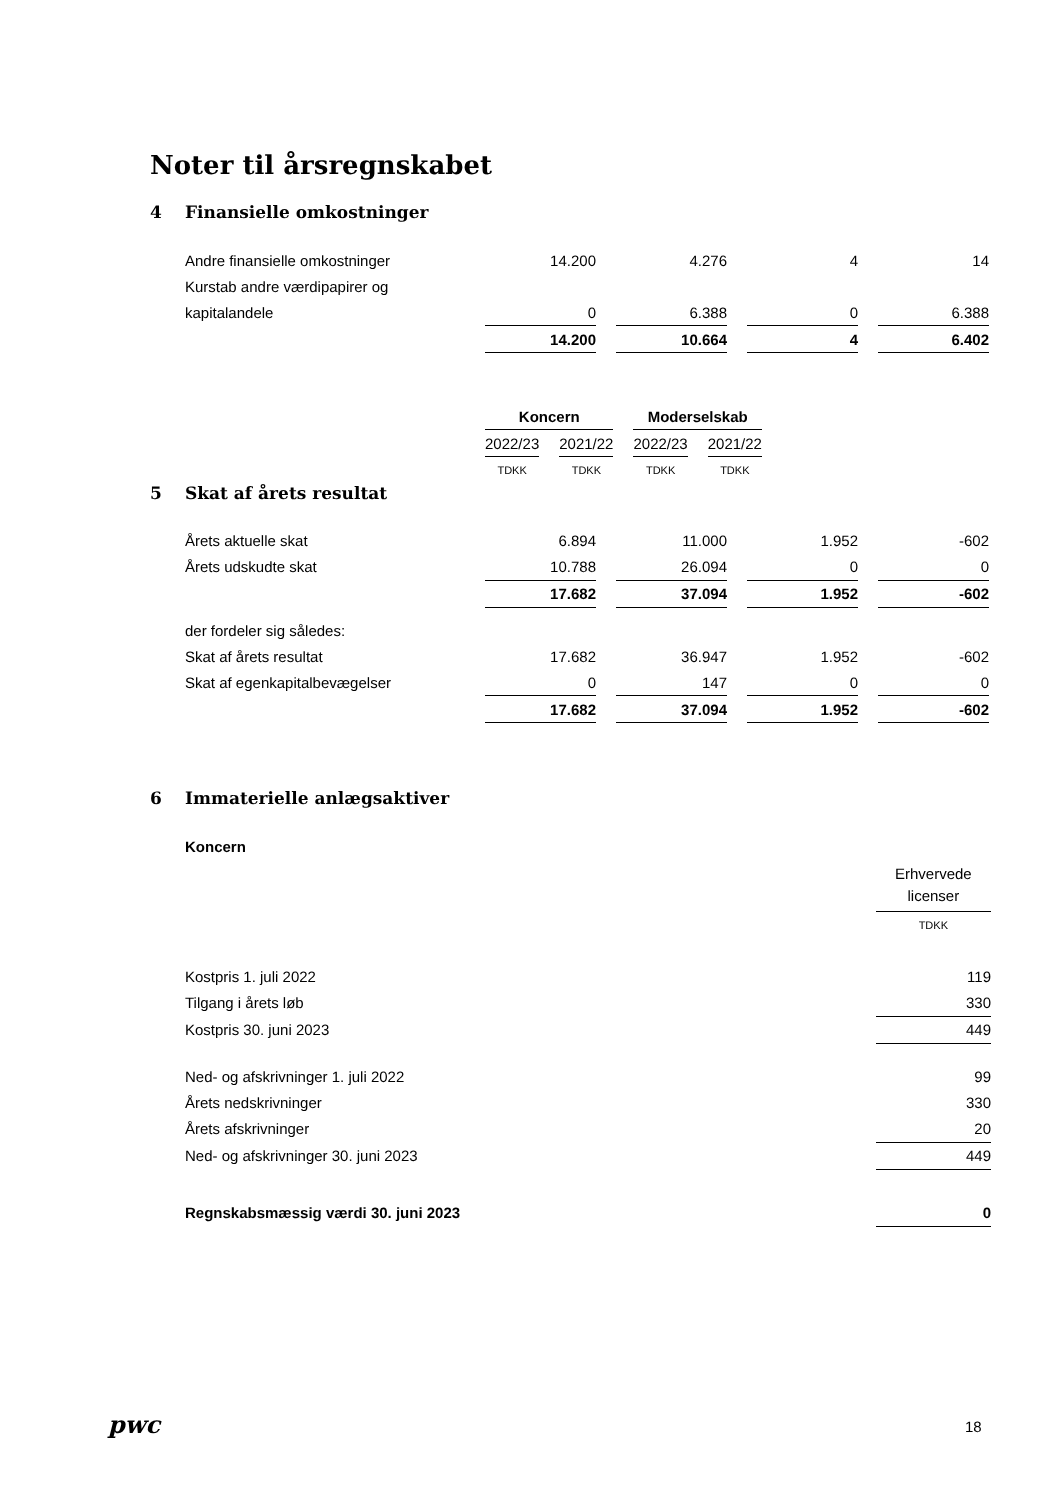Noter til årsregnskabet
4 Finansielle omkostninger
| Andre finansielle omkostninger | 14.200 | | 4.276 | | 4 | | 14 |
| Kurstab andre værdipapirer og | | | | | | | |
| kapitalandele | 0 | | 6.388 | | 0 | | 6.388 |
| | 14.200 | | 10.664 | | 4 | | 6.402 |
| | Koncern | | | | Moderselskab | | |
| | 2022/23 | | 2021/22 | | 2022/23 | | 2021/22 |
| | TDKK | | TDKK | | TDKK | | TDKK |
5 Skat af årets resultat
| Årets aktuelle skat | 6.894 | | 11.000 | | 1.952 | | -602 |
| Årets udskudte skat | 10.788 | | 26.094 | | 0 | | 0 |
| | 17.682 | | 37.094 | | 1.952 | | -602 |
| der fordeler sig således: | | | | | | | |
| Skat af årets resultat | 17.682 | | 36.947 | | 1.952 | | -602 |
| Skat af egenkapitalbevægelser | 0 | | 147 | | 0 | | 0 |
| | 17.682 | | 37.094 | | 1.952 | | -602 |
6 Immaterielle anlægsaktiver
| Koncern | |
| | Erhvervede licenser |
| | TDKK |
| Kostpris 1. juli 2022 | 119 |
| Tilgang i årets løb | 330 |
| Kostpris 30. juni 2023 | 449 |
| Ned- og afskrivninger 1. juli 2022 | 99 |
| Årets nedskrivninger | 330 |
| Årets afskrivninger | 20 |
| Ned- og afskrivninger 30. juni 2023 | 449 |
| Regnskabsmæssig værdi 30. juni 2023 | 0 |
pwc 18